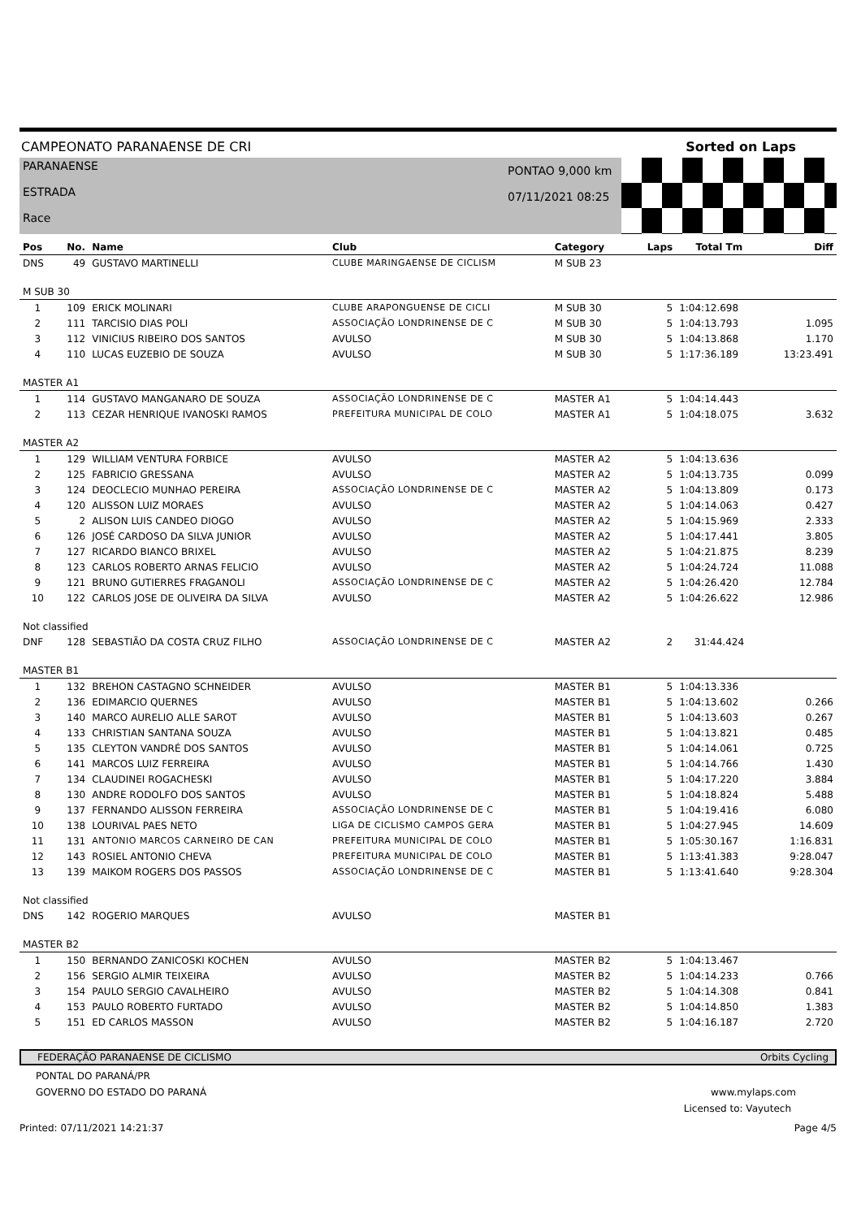CAMPEONATO PARANAENSE DE CRI Sorted on Laps
PARANAENSE
ESTRADA
Race
PONTAO 9,000 km
07/11/2021 08:25
| Pos | No. | Name | Club | Category | Laps | Total Tm | Diff |
| --- | --- | --- | --- | --- | --- | --- | --- |
| DNS | 49 | GUSTAVO MARTINELLI | CLUBE MARINGAENSE DE CICLISM | M SUB 23 | | | |
| M SUB 30 | | | | | | | |
| 1 | 109 | ERICK MOLINARI | CLUBE ARAPONGUENSE DE CICLI | M SUB 30 | 5 | 1:04:12.698 | |
| 2 | 111 | TARCISIO DIAS POLI | ASSOCIAÇÃO LONDRINENSE DE C | M SUB 30 | 5 | 1:04:13.793 | 1.095 |
| 3 | 112 | VINICIUS RIBEIRO DOS SANTOS | AVULSO | M SUB 30 | 5 | 1:04:13.868 | 1.170 |
| 4 | 110 | LUCAS EUZEBIO DE SOUZA | AVULSO | M SUB 30 | 5 | 1:17:36.189 | 13:23.491 |
| MASTER A1 | | | | | | | |
| 1 | 114 | GUSTAVO MANGANARO DE SOUZA | ASSOCIAÇÃO LONDRINENSE DE C | MASTER A1 | 5 | 1:04:14.443 | |
| 2 | 113 | CEZAR HENRIQUE IVANOSKI RAMOS | PREFEITURA MUNICIPAL DE COLO | MASTER A1 | 5 | 1:04:18.075 | 3.632 |
| MASTER A2 | | | | | | | |
| 1 | 129 | WILLIAM VENTURA FORBICE | AVULSO | MASTER A2 | 5 | 1:04:13.636 | |
| 2 | 125 | FABRICIO GRESSANA | AVULSO | MASTER A2 | 5 | 1:04:13.735 | 0.099 |
| 3 | 124 | DEOCLECIO MUNHAO PEREIRA | ASSOCIAÇÃO LONDRINENSE DE C | MASTER A2 | 5 | 1:04:13.809 | 0.173 |
| 4 | 120 | ALISSON LUIZ MORAES | AVULSO | MASTER A2 | 5 | 1:04:14.063 | 0.427 |
| 5 | 2 | ALISON LUIS CANDEO DIOGO | AVULSO | MASTER A2 | 5 | 1:04:15.969 | 2.333 |
| 6 | 126 | JOSÉ CARDOSO DA SILVA JUNIOR | AVULSO | MASTER A2 | 5 | 1:04:17.441 | 3.805 |
| 7 | 127 | RICARDO BIANCO BRIXEL | AVULSO | MASTER A2 | 5 | 1:04:21.875 | 8.239 |
| 8 | 123 | CARLOS ROBERTO ARNAS FELICIO | AVULSO | MASTER A2 | 5 | 1:04:24.724 | 11.088 |
| 9 | 121 | BRUNO GUTIERRES FRAGANOLI | ASSOCIAÇÃO LONDRINENSE DE C | MASTER A2 | 5 | 1:04:26.420 | 12.784 |
| 10 | 122 | CARLOS JOSE DE OLIVEIRA DA SILVA | AVULSO | MASTER A2 | 5 | 1:04:26.622 | 12.986 |
| Not classified | | | | | | | |
| DNF | 128 | SEBASTIÃO DA COSTA CRUZ FILHO | ASSOCIAÇÃO LONDRINENSE DE C | MASTER A2 | 2 | 31:44.424 | |
| MASTER B1 | | | | | | | |
| 1 | 132 | BREHON CASTAGNO SCHNEIDER | AVULSO | MASTER B1 | 5 | 1:04:13.336 | |
| 2 | 136 | EDIMARCIO QUERNES | AVULSO | MASTER B1 | 5 | 1:04:13.602 | 0.266 |
| 3 | 140 | MARCO AURELIO ALLE SAROT | AVULSO | MASTER B1 | 5 | 1:04:13.603 | 0.267 |
| 4 | 133 | CHRISTIAN SANTANA SOUZA | AVULSO | MASTER B1 | 5 | 1:04:13.821 | 0.485 |
| 5 | 135 | CLEYTON VANDRÉ DOS SANTOS | AVULSO | MASTER B1 | 5 | 1:04:14.061 | 0.725 |
| 6 | 141 | MARCOS LUIZ FERREIRA | AVULSO | MASTER B1 | 5 | 1:04:14.766 | 1.430 |
| 7 | 134 | CLAUDINEI ROGACHESKI | AVULSO | MASTER B1 | 5 | 1:04:17.220 | 3.884 |
| 8 | 130 | ANDRE RODOLFO DOS SANTOS | AVULSO | MASTER B1 | 5 | 1:04:18.824 | 5.488 |
| 9 | 137 | FERNANDO ALISSON FERREIRA | ASSOCIAÇÃO LONDRINENSE DE C | MASTER B1 | 5 | 1:04:19.416 | 6.080 |
| 10 | 138 | LOURIVAL PAES NETO | LIGA DE CICLISMO CAMPOS GERA | MASTER B1 | 5 | 1:04:27.945 | 14.609 |
| 11 | 131 | ANTONIO MARCOS CARNEIRO DE CAN | PREFEITURA MUNICIPAL DE COLO | MASTER B1 | 5 | 1:05:30.167 | 1:16.831 |
| 12 | 143 | ROSIEL ANTONIO CHEVA | PREFEITURA MUNICIPAL DE COLO | MASTER B1 | 5 | 1:13:41.383 | 9:28.047 |
| 13 | 139 | MAIKOM ROGERS DOS PASSOS | ASSOCIAÇÃO LONDRINENSE DE C | MASTER B1 | 5 | 1:13:41.640 | 9:28.304 |
| Not classified | | | | | | | |
| DNS | 142 | ROGERIO MARQUES | AVULSO | MASTER B1 | | | |
| MASTER B2 | | | | | | | |
| 1 | 150 | BERNANDO ZANICOSKI KOCHEN | AVULSO | MASTER B2 | 5 | 1:04:13.467 | |
| 2 | 156 | SERGIO ALMIR TEIXEIRA | AVULSO | MASTER B2 | 5 | 1:04:14.233 | 0.766 |
| 3 | 154 | PAULO SERGIO CAVALHEIRO | AVULSO | MASTER B2 | 5 | 1:04:14.308 | 0.841 |
| 4 | 153 | PAULO ROBERTO FURTADO | AVULSO | MASTER B2 | 5 | 1:04:14.850 | 1.383 |
| 5 | 151 | ED CARLOS MASSON | AVULSO | MASTER B2 | 5 | 1:04:16.187 | 2.720 |
FEDERAÇÃO PARANAENSE DE CICLISMO Orbits Cycling
PONTAL DO PARANÁ/PR
GOVERNO DO ESTADO DO PARANÁ www.mylaps.com
Licensed to: Vayutech
Printed: 07/11/2021 14:21:37 Page 4/5